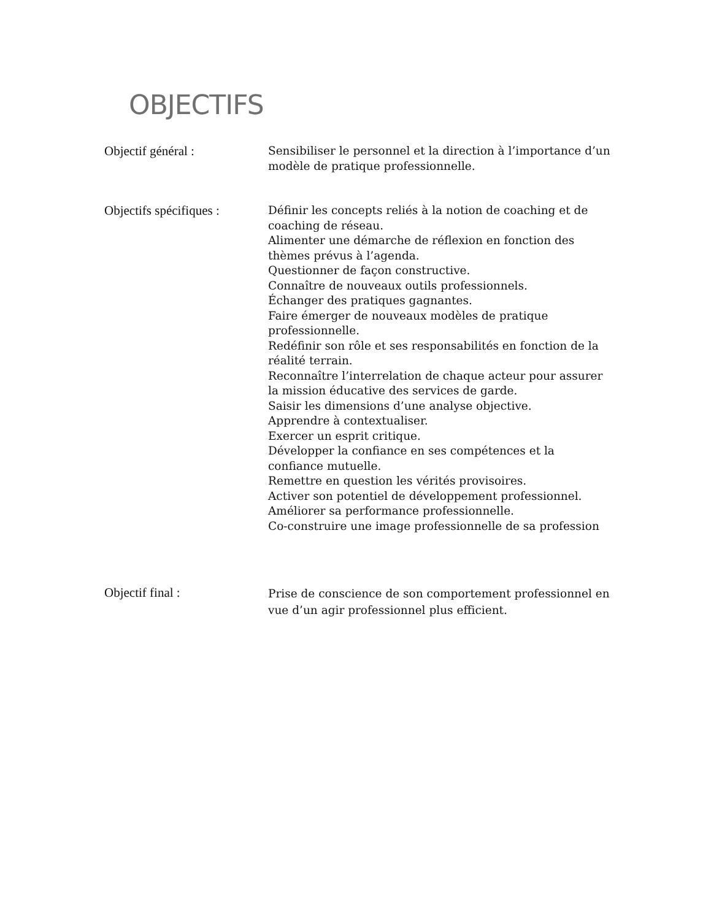OBJECTIFS
Objectif général : Sensibiliser le personnel et la direction à l’importance d’un modèle de pratique professionnelle.
Objectifs spécifiques :
Définir les concepts reliés à la notion de coaching et de coaching de réseau.
Alimenter une démarche de réflexion en fonction des thèmes prévus à l’agenda.
Questionner de façon constructive.
Connaître de nouveaux outils professionnels.
Échanger des pratiques gagnantes.
Faire émerger de nouveaux modèles de pratique professionnelle.
Redéfinir son rôle et ses responsabilités en fonction de la réalité terrain.
Reconnaître l’interrelation de chaque acteur pour assurer la mission éducative des services de garde.
Saisir les dimensions d’une analyse objective.
Apprendre à contextualiser.
Exercer un esprit critique.
Développer la confiance en ses compétences et la confiance mutuelle.
Remettre en question les vérités provisoires.
Activer son potentiel de développement professionnel.
Améliorer sa performance professionnelle.
Co-construire une image professionnelle de sa profession
Objectif final :
Prise de conscience de son comportement professionnel en vue d’un agir professionnel plus efficient.